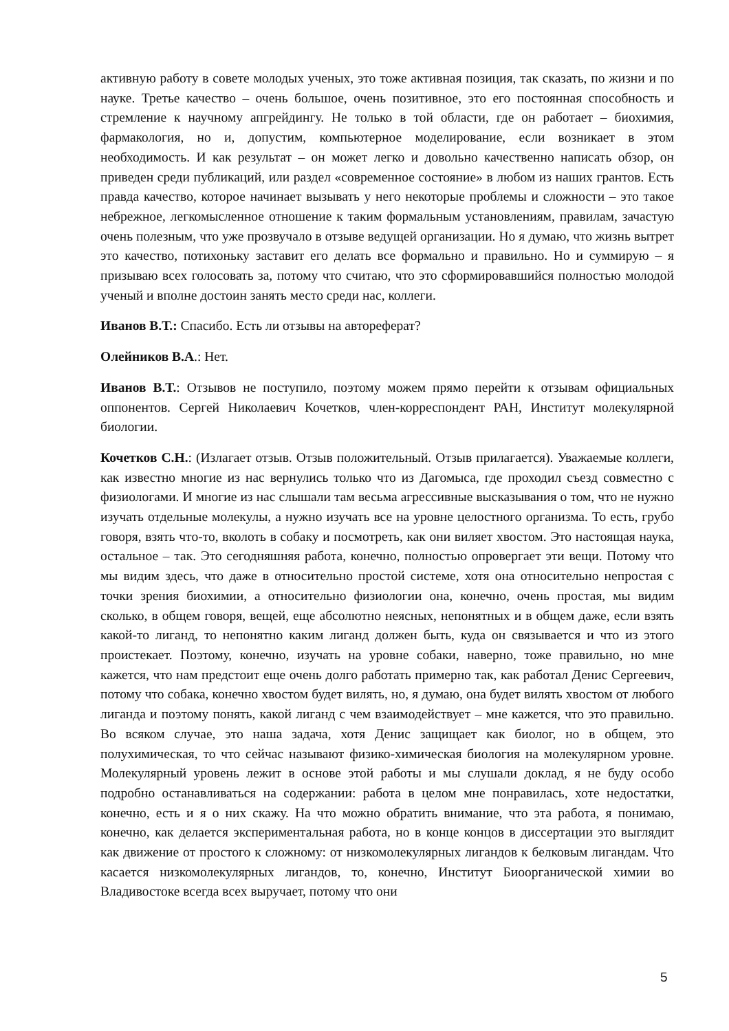активную работу в совете молодых ученых, это тоже активная позиция, так сказать, по жизни и по науке. Третье качество – очень большое, очень позитивное, это его постоянная способность и стремление к научному апгрейдингу. Не только в той области, где он работает – биохимия, фармакология, но и, допустим, компьютерное моделирование, если возникает в этом необходимость. И как результат – он может легко и довольно качественно написать обзор, он приведен среди публикаций, или раздел «современное состояние» в любом из наших грантов. Есть правда качество, которое начинает вызывать у него некоторые проблемы и сложности – это такое небрежное, легкомысленное отношение к таким формальным установлениям, правилам, зачастую очень полезным, что уже прозвучало в отзыве ведущей организации. Но я думаю, что жизнь вытрет это качество, потихоньку заставит его делать все формально и правильно. Но и суммирую – я призываю всех голосовать за, потому что считаю, что это сформировавшийся полностью молодой ученый и вполне достоин занять место среди нас, коллеги.
Иванов В.Т.: Спасибо. Есть ли отзывы на автореферат?
Олейников В.А.: Нет.
Иванов В.Т.: Отзывов не поступило, поэтому можем прямо перейти к отзывам официальных оппонентов. Сергей Николаевич Кочетков, член-корреспондент РАН, Институт молекулярной биологии.
Кочетков С.Н.: (Излагает отзыв. Отзыв положительный. Отзыв прилагается). Уважаемые коллеги, как известно многие из нас вернулись только что из Дагомыса, где проходил съезд совместно с физиологами. И многие из нас слышали там весьма агрессивные высказывания о том, что не нужно изучать отдельные молекулы, а нужно изучать все на уровне целостного организма. То есть, грубо говоря, взять что-то, вколоть в собаку и посмотреть, как они виляет хвостом. Это настоящая наука, остальное – так. Это сегодняшняя работа, конечно, полностью опровергает эти вещи. Потому что мы видим здесь, что даже в относительно простой системе, хотя она относительно непростая с точки зрения биохимии, а относительно физиологии она, конечно, очень простая, мы видим сколько, в общем говоря, вещей, еще абсолютно неясных, непонятных и в общем даже, если взять какой-то лиганд, то непонятно каким лиганд должен быть, куда он связывается и что из этого проистекает. Поэтому, конечно, изучать на уровне собаки, наверно, тоже правильно, но мне кажется, что нам предстоит еще очень долго работать примерно так, как работал Денис Сергеевич, потому что собака, конечно хвостом будет вилять, но, я думаю, она будет вилять хвостом от любого лиганда и поэтому понять, какой лиганд с чем взаимодействует – мне кажется, что это правильно. Во всяком случае, это наша задача, хотя Денис защищает как биолог, но в общем, это полухимическая, то что сейчас называют физико-химическая биология на молекулярном уровне. Молекулярный уровень лежит в основе этой работы и мы слушали доклад, я не буду особо подробно останавливаться на содержании: работа в целом мне понравилась, хоте недостатки, конечно, есть и я о них скажу. На что можно обратить внимание, что эта работа, я понимаю, конечно, как делается экспериментальная работа, но в конце концов в диссертации это выглядит как движение от простого к сложному: от низкомолекулярных лигандов к белковым лигандам. Что касается низкомолекулярных лигандов, то, конечно, Институт Биоорганической химии во Владивостоке всегда всех выручает, потому что они
5